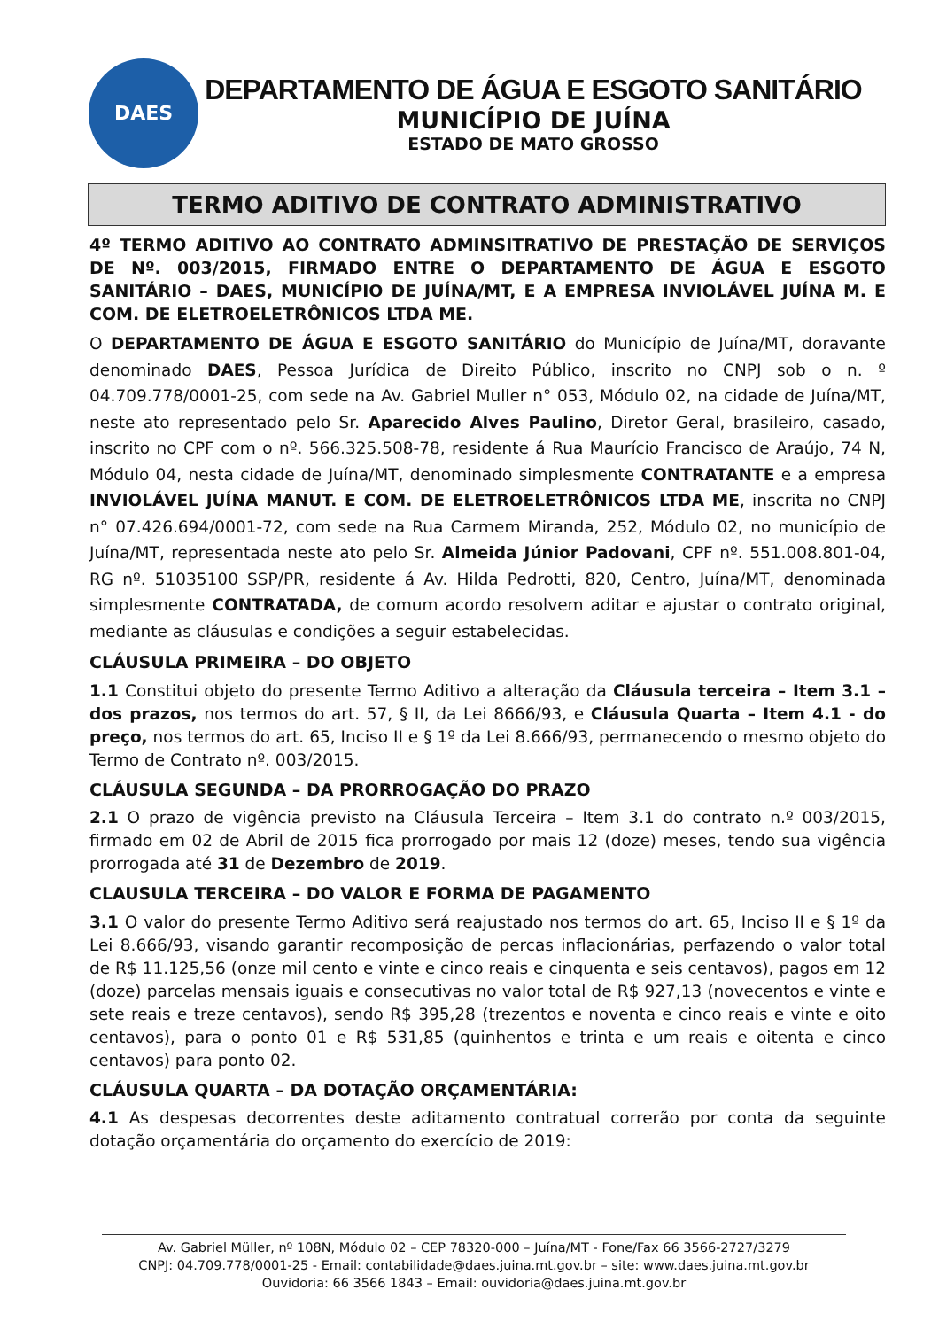DAES
DEPARTAMENTO DE ÁGUA E ESGOTO SANITÁRIO
MUNICÍPIO DE JUÍNA
ESTADO DE MATO GROSSO
TERMO ADITIVO DE CONTRATO ADMINISTRATIVO
4º TERMO ADITIVO AO CONTRATO ADMINSITRATIVO DE PRESTAÇÃO DE SERVIÇOS DE Nº. 003/2015, FIRMADO ENTRE O DEPARTAMENTO DE ÁGUA E ESGOTO SANITÁRIO – DAES, MUNICÍPIO DE JUÍNA/MT, E A EMPRESA INVIOLÁVEL JUÍNA M. E COM. DE ELETROELETRÔNICOS LTDA ME.
O DEPARTAMENTO DE ÁGUA E ESGOTO SANITÁRIO do Município de Juína/MT, doravante denominado DAES, Pessoa Jurídica de Direito Público, inscrito no CNPJ sob o n. º 04.709.778/0001-25, com sede na Av. Gabriel Muller n° 053, Módulo 02, na cidade de Juína/MT, neste ato representado pelo Sr. Aparecido Alves Paulino, Diretor Geral, brasileiro, casado, inscrito no CPF com o nº. 566.325.508-78, residente á Rua Maurício Francisco de Araújo, 74 N, Módulo 04, nesta cidade de Juína/MT, denominado simplesmente CONTRATANTE e a empresa INVIOLÁVEL JUÍNA MANUT. E COM. DE ELETROELETRÔNICOS LTDA ME, inscrita no CNPJ n° 07.426.694/0001-72, com sede na Rua Carmem Miranda, 252, Módulo 02, no município de Juína/MT, representada neste ato pelo Sr. Almeida Júnior Padovani, CPF nº. 551.008.801-04, RG nº. 51035100 SSP/PR, residente á Av. Hilda Pedrotti, 820, Centro, Juína/MT, denominada simplesmente CONTRATADA, de comum acordo resolvem aditar e ajustar o contrato original, mediante as cláusulas e condições a seguir estabelecidas.
CLÁUSULA PRIMEIRA – DO OBJETO
1.1 Constitui objeto do presente Termo Aditivo a alteração da Cláusula terceira – Item 3.1 – dos prazos, nos termos do art. 57, § II, da Lei 8666/93, e Cláusula Quarta – Item 4.1 - do preço, nos termos do art. 65, Inciso II e § 1º da Lei 8.666/93, permanecendo o mesmo objeto do Termo de Contrato nº. 003/2015.
CLÁUSULA SEGUNDA – DA PRORROGAÇÃO DO PRAZO
2.1 O prazo de vigência previsto na Cláusula Terceira – Item 3.1 do contrato n.º 003/2015, firmado em 02 de Abril de 2015 fica prorrogado por mais 12 (doze) meses, tendo sua vigência prorrogada até 31 de Dezembro de 2019.
CLAUSULA TERCEIRA – DO VALOR E FORMA DE PAGAMENTO
3.1 O valor do presente Termo Aditivo será reajustado nos termos do art. 65, Inciso II e § 1º da Lei 8.666/93, visando garantir recomposição de percas inflacionárias, perfazendo o valor total de R$ 11.125,56 (onze mil cento e vinte e cinco reais e cinquenta e seis centavos), pagos em 12 (doze) parcelas mensais iguais e consecutivas no valor total de R$ 927,13 (novecentos e vinte e sete reais e treze centavos), sendo R$ 395,28 (trezentos e noventa e cinco reais e vinte e oito centavos), para o ponto 01 e R$ 531,85 (quinhentos e trinta e um reais e oitenta e cinco centavos) para ponto 02.
CLÁUSULA QUARTA – DA DOTAÇÃO ORÇAMENTÁRIA:
4.1 As despesas decorrentes deste aditamento contratual correrão por conta da seguinte dotação orçamentária do orçamento do exercício de 2019:
Av. Gabriel Müller, nº 108N, Módulo 02 – CEP 78320-000 – Juína/MT - Fone/Fax 66 3566-2727/3279
CNPJ: 04.709.778/0001-25 - Email: contabilidade@daes.juina.mt.gov.br – site: www.daes.juina.mt.gov.br
Ouvidoria: 66 3566 1843 – Email: ouvidoria@daes.juina.mt.gov.br